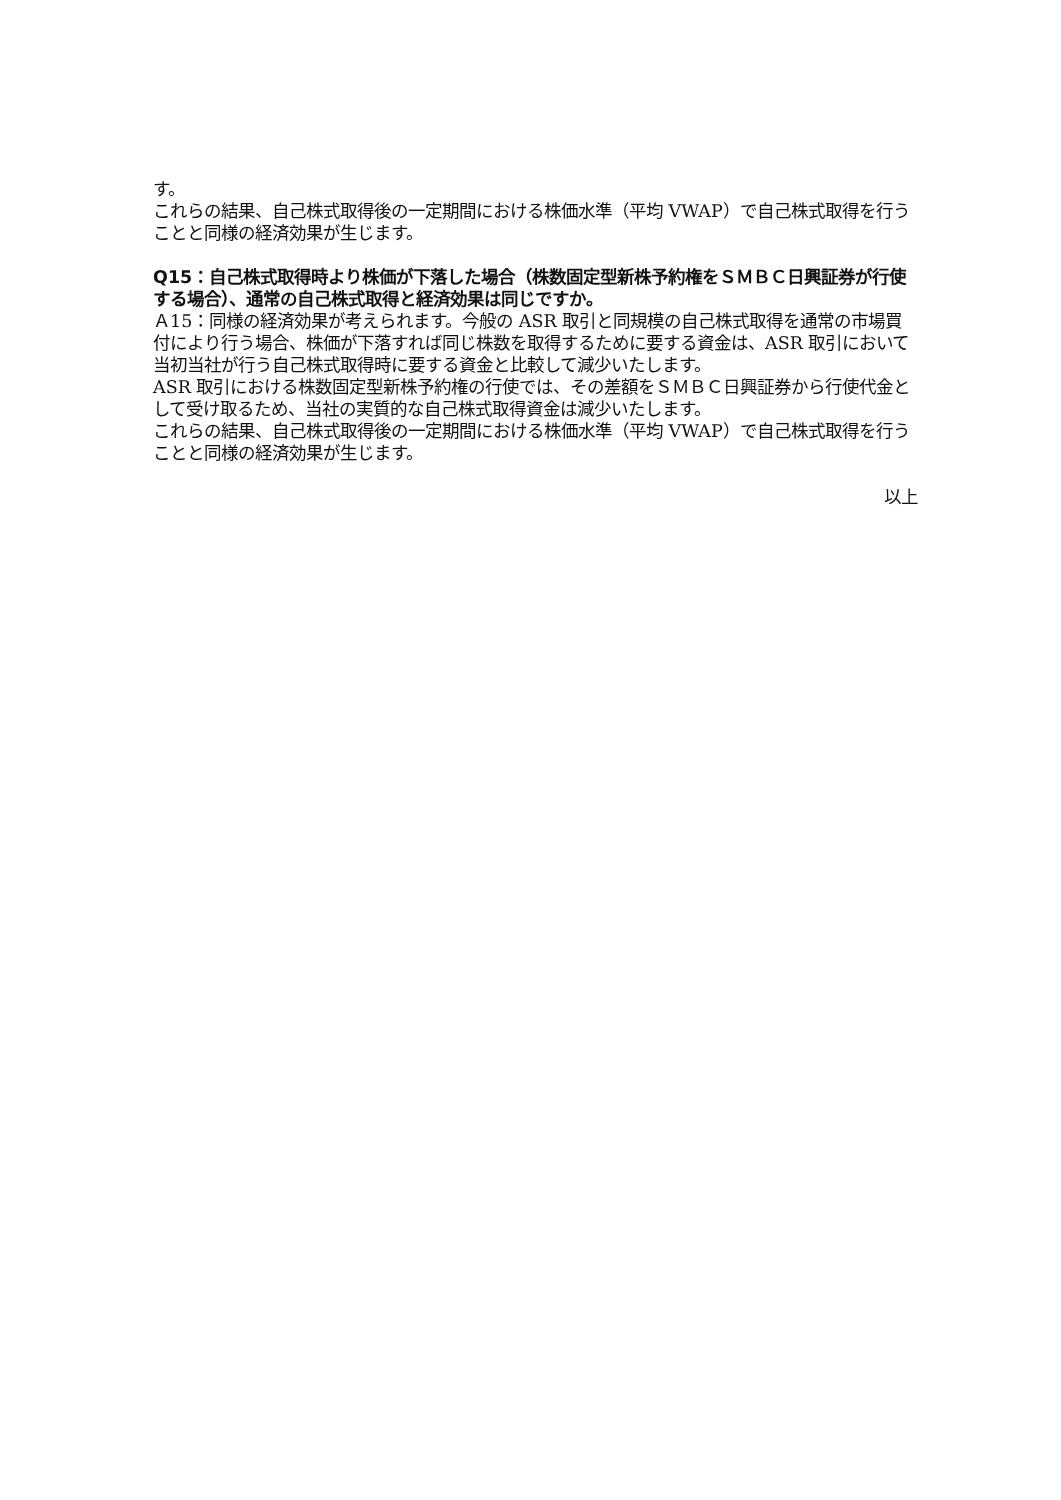す。
これらの結果、自己株式取得後の一定期間における株価水準（平均 VWAP）で自己株式取得を行うことと同様の経済効果が生じます。
Q15：自己株式取得時より株価が下落した場合（株数固定型新株予約権をＳＭＢＣ日興証券が行使する場合）、通常の自己株式取得と経済効果は同じですか。
Ａ15：同様の経済効果が考えられます。今般の ASR 取引と同規模の自己株式取得を通常の市場買付により行う場合、株価が下落すれば同じ株数を取得するために要する資金は、ASR 取引において当初当社が行う自己株式取得時に要する資金と比較して減少いたします。
ASR 取引における株数固定型新株予約権の行使では、その差額をＳＭＢＣ日興証券から行使代金として受け取るため、当社の実質的な自己株式取得資金は減少いたします。
これらの結果、自己株式取得後の一定期間における株価水準（平均 VWAP）で自己株式取得を行うことと同様の経済効果が生じます。
以上